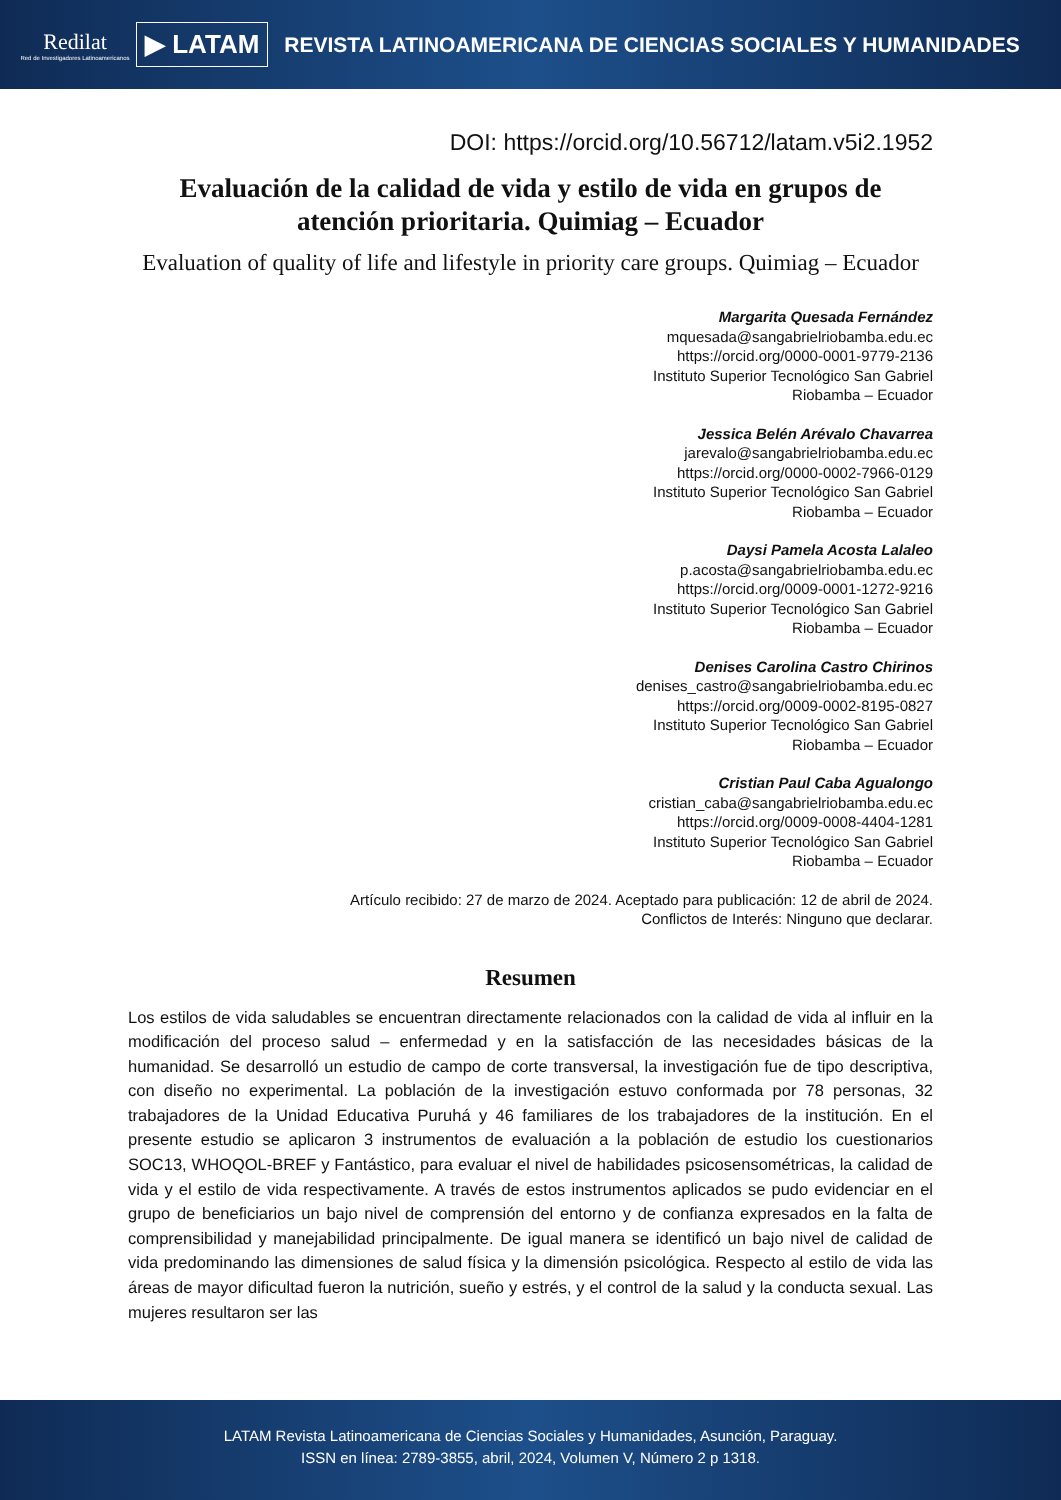Redilat
Red de Investigadores Latinoamericanos
▶ LATAM
REVISTA LATINOAMERICANA DE CIENCIAS SOCIALES Y HUMANIDADES
DOI: https://orcid.org/10.56712/latam.v5i2.1952
Evaluación de la calidad de vida y estilo de vida en grupos de atención prioritaria. Quimiag – Ecuador
Evaluation of quality of life and lifestyle in priority care groups. Quimiag – Ecuador
Margarita Quesada Fernández
mquesada@sangabrielriobamba.edu.ec
https://orcid.org/0000-0001-9779-2136
Instituto Superior Tecnológico San Gabriel
Riobamba – Ecuador
Jessica Belén Arévalo Chavarrea
jarevalo@sangabrielriobamba.edu.ec
https://orcid.org/0000-0002-7966-0129
Instituto Superior Tecnológico San Gabriel
Riobamba – Ecuador
Daysi Pamela Acosta Lalaleo
p.acosta@sangabrielriobamba.edu.ec
https://orcid.org/0009-0001-1272-9216
Instituto Superior Tecnológico San Gabriel
Riobamba – Ecuador
Denises Carolina Castro Chirinos
denises_castro@sangabrielriobamba.edu.ec
https://orcid.org/0009-0002-8195-0827
Instituto Superior Tecnológico San Gabriel
Riobamba – Ecuador
Cristian Paul Caba Agualongo
cristian_caba@sangabrielriobamba.edu.ec
https://orcid.org/0009-0008-4404-1281
Instituto Superior Tecnológico San Gabriel
Riobamba – Ecuador
Artículo recibido: 27 de marzo de 2024. Aceptado para publicación: 12 de abril de 2024.
Conflictos de Interés: Ninguno que declarar.
Resumen
Los estilos de vida saludables se encuentran directamente relacionados con la calidad de vida al influir en la modificación del proceso salud – enfermedad y en la satisfacción de las necesidades básicas de la humanidad. Se desarrolló un estudio de campo de corte transversal, la investigación fue de tipo descriptiva, con diseño no experimental. La población de la investigación estuvo conformada por 78 personas, 32 trabajadores de la Unidad Educativa Puruhá y 46 familiares de los trabajadores de la institución. En el presente estudio se aplicaron 3 instrumentos de evaluación a la población de estudio los cuestionarios SOC13, WHOQOL-BREF y Fantástico, para evaluar el nivel de habilidades psicosensométricas, la calidad de vida y el estilo de vida respectivamente. A través de estos instrumentos aplicados se pudo evidenciar en el grupo de beneficiarios un bajo nivel de comprensión del entorno y de confianza expresados en la falta de comprensibilidad y manejabilidad principalmente. De igual manera se identificó un bajo nivel de calidad de vida predominando las dimensiones de salud física y la dimensión psicológica. Respecto al estilo de vida las áreas de mayor dificultad fueron la nutrición, sueño y estrés, y el control de la salud y la conducta sexual. Las mujeres resultaron ser las
LATAM Revista Latinoamericana de Ciencias Sociales y Humanidades, Asunción, Paraguay.
ISSN en línea: 2789-3855, abril, 2024, Volumen V, Número 2 p 1318.